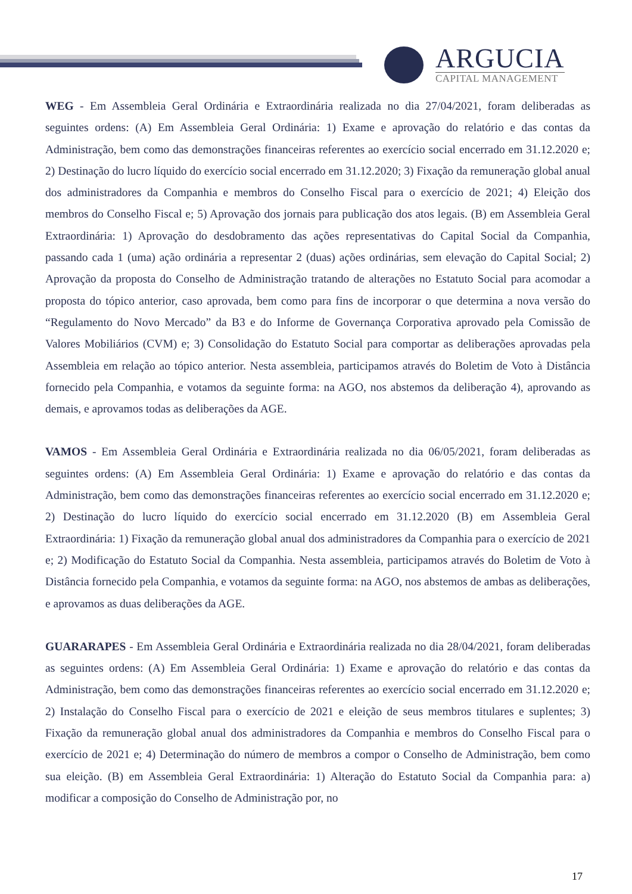ARGUCIA
CAPITAL MANAGEMENT
WEG - Em Assembleia Geral Ordinária e Extraordinária realizada no dia 27/04/2021, foram deliberadas as seguintes ordens: (A) Em Assembleia Geral Ordinária: 1) Exame e aprovação do relatório e das contas da Administração, bem como das demonstrações financeiras referentes ao exercício social encerrado em 31.12.2020 e; 2) Destinação do lucro líquido do exercício social encerrado em 31.12.2020; 3) Fixação da remuneração global anual dos administradores da Companhia e membros do Conselho Fiscal para o exercício de 2021; 4) Eleição dos membros do Conselho Fiscal e; 5) Aprovação dos jornais para publicação dos atos legais. (B) em Assembleia Geral Extraordinária: 1) Aprovação do desdobramento das ações representativas do Capital Social da Companhia, passando cada 1 (uma) ação ordinária a representar 2 (duas) ações ordinárias, sem elevação do Capital Social; 2) Aprovação da proposta do Conselho de Administração tratando de alterações no Estatuto Social para acomodar a proposta do tópico anterior, caso aprovada, bem como para fins de incorporar o que determina a nova versão do “Regulamento do Novo Mercado” da B3 e do Informe de Governança Corporativa aprovado pela Comissão de Valores Mobiliários (CVM) e; 3) Consolidação do Estatuto Social para comportar as deliberações aprovadas pela Assembleia em relação ao tópico anterior. Nesta assembleia, participamos através do Boletim de Voto à Distância fornecido pela Companhia, e votamos da seguinte forma: na AGO, nos abstemos da deliberação 4), aprovando as demais, e aprovamos todas as deliberações da AGE.
VAMOS - Em Assembleia Geral Ordinária e Extraordinária realizada no dia 06/05/2021, foram deliberadas as seguintes ordens: (A) Em Assembleia Geral Ordinária: 1) Exame e aprovação do relatório e das contas da Administração, bem como das demonstrações financeiras referentes ao exercício social encerrado em 31.12.2020 e; 2) Destinação do lucro líquido do exercício social encerrado em 31.12.2020 (B) em Assembleia Geral Extraordinária: 1) Fixação da remuneração global anual dos administradores da Companhia para o exercício de 2021 e; 2) Modificação do Estatuto Social da Companhia. Nesta assembleia, participamos através do Boletim de Voto à Distância fornecido pela Companhia, e votamos da seguinte forma: na AGO, nos abstemos de ambas as deliberações, e aprovamos as duas deliberações da AGE.
GUARARAPES - Em Assembleia Geral Ordinária e Extraordinária realizada no dia 28/04/2021, foram deliberadas as seguintes ordens: (A) Em Assembleia Geral Ordinária: 1) Exame e aprovação do relatório e das contas da Administração, bem como das demonstrações financeiras referentes ao exercício social encerrado em 31.12.2020 e; 2) Instalação do Conselho Fiscal para o exercício de 2021 e eleição de seus membros titulares e suplentes; 3) Fixação da remuneração global anual dos administradores da Companhia e membros do Conselho Fiscal para o exercício de 2021 e; 4) Determinação do número de membros a compor o Conselho de Administração, bem como sua eleição. (B) em Assembleia Geral Extraordinária: 1) Alteração do Estatuto Social da Companhia para: a) modificar a composição do Conselho de Administração por, no
17